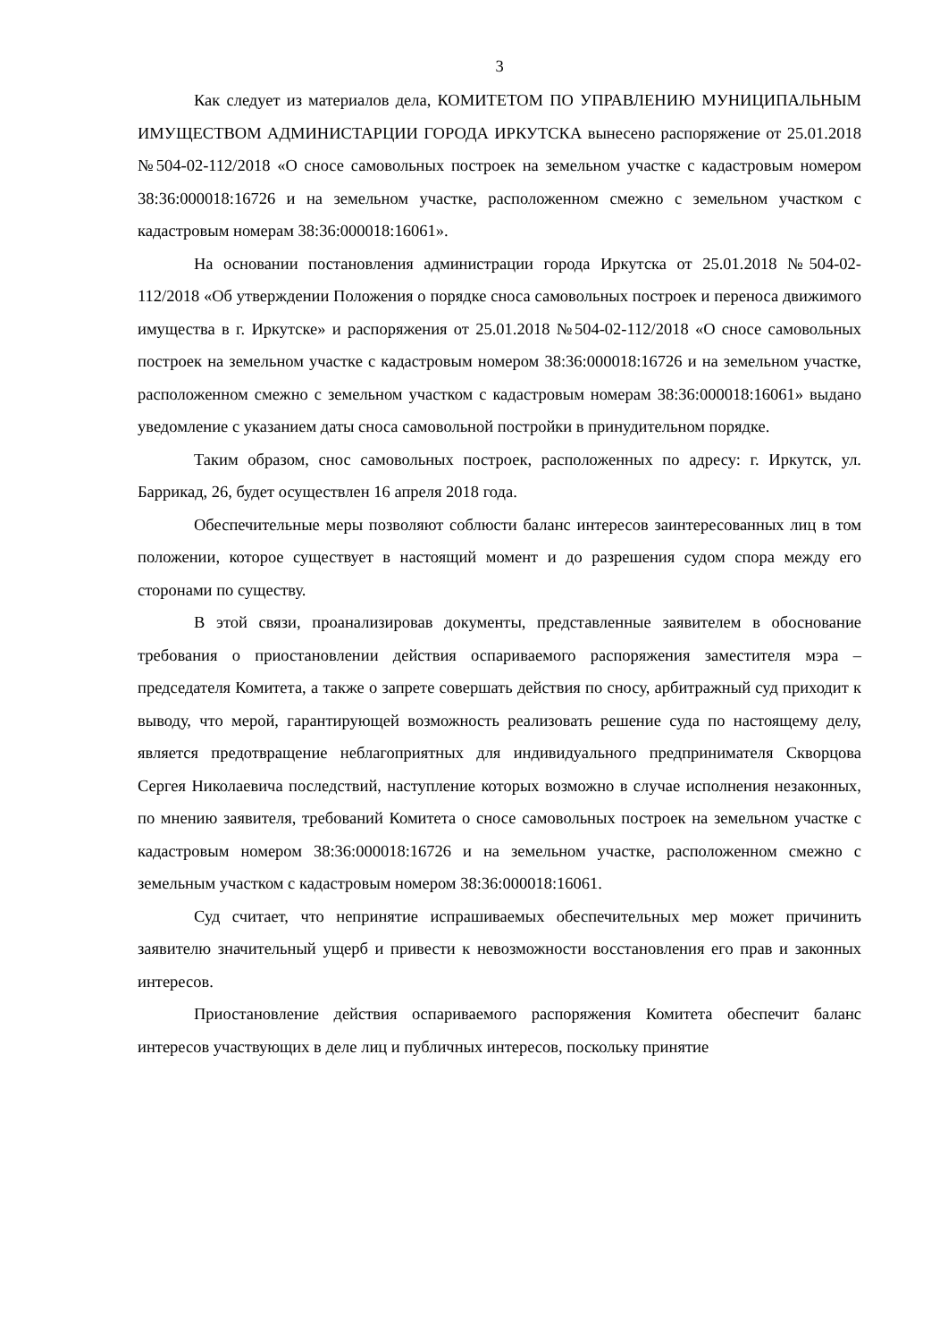3
Как следует из материалов дела, КОМИТЕТОМ ПО УПРАВЛЕНИЮ МУНИЦИПАЛЬНЫМ ИМУЩЕСТВОМ АДМИНИСТАРЦИИ ГОРОДА ИРКУТСКА вынесено распоряжение от 25.01.2018 №504-02-112/2018 «О сносе самовольных построек на земельном участке с кадастровым номером 38:36:000018:16726 и на земельном участке, расположенном смежно с земельном участком с кадастровым номерам 38:36:000018:16061».
На основании постановления администрации города Иркутска от 25.01.2018 №504-02-112/2018 «Об утверждении Положения о порядке сноса самовольных построек и переноса движимого имущества в г. Иркутске» и распоряжения от 25.01.2018 №504-02-112/2018 «О сносе самовольных построек на земельном участке с кадастровым номером 38:36:000018:16726 и на земельном участке, расположенном смежно с земельном участком с кадастровым номерам 38:36:000018:16061» выдано уведомление с указанием даты сноса самовольной постройки в принудительном порядке.
Таким образом, снос самовольных построек, расположенных по адресу: г. Иркутск, ул. Баррикад, 26, будет осуществлен 16 апреля 2018 года.
Обеспечительные меры позволяют соблюсти баланс интересов заинтересованных лиц в том положении, которое существует в настоящий момент и до разрешения судом спора между его сторонами по существу.
В этой связи, проанализировав документы, представленные заявителем в обоснование требования о приостановлении действия оспариваемого распоряжения заместителя мэра – председателя Комитета, а также о запрете совершать действия по сносу, арбитражный суд приходит к выводу, что мерой, гарантирующей возможность реализовать решение суда по настоящему делу, является предотвращение неблагоприятных для индивидуального предпринимателя Скворцова Сергея Николаевича последствий, наступление которых возможно в случае исполнения незаконных, по мнению заявителя, требований Комитета о сносе самовольных построек на земельном участке с кадастровым номером 38:36:000018:16726 и на земельном участке, расположенном смежно с земельным участком с кадастровым номером 38:36:000018:16061.
Суд считает, что непринятие испрашиваемых обеспечительных мер может причинить заявителю значительный ущерб и привести к невозможности восстановления его прав и законных интересов.
Приостановление действия оспариваемого распоряжения Комитета обеспечит баланс интересов участвующих в деле лиц и публичных интересов, поскольку принятие